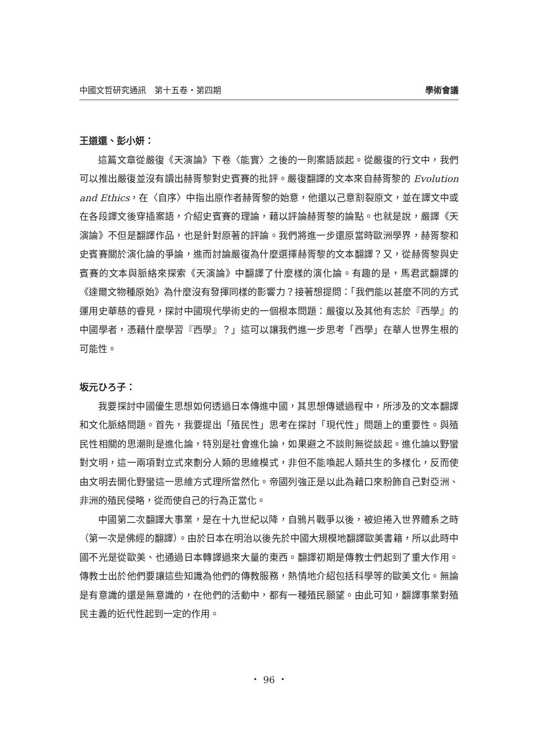中國文哲研究通訊　第十五卷・第四期 學術會議
王道還、彭小妍：
這篇文章從嚴復《天演論》下卷〈能實〉之後的一則案語談起。從嚴復的行文中，我們可以推出嚴復並沒有讀出赫胥黎對史賓賽的批評。嚴復翻譯的文本來自赫胥黎的 Evolution and Ethics，在〈自序〉中指出原作者赫胥黎的始意，他還以己意割裂原文，並在譯文中或在各段譯文後穿插案語，介紹史賓賽的理論，藉以評論赫胥黎的論點。也就是說，嚴譯《天演論》不但是翻譯作品，也是針對原著的評論。我們將進一步還原當時歐洲學界，赫胥黎和史賓賽關於演化論的爭論，進而討論嚴復為什麼選擇赫胥黎的文本翻譯？又，從赫胥黎與史賓賽的文本與脈絡來探索《天演論》中翻譯了什麼樣的演化論。有趣的是，馬君武翻譯的《達爾文物種原始》為什麼沒有發揮同樣的影響力？接著想提問：「我們能以甚麼不同的方式運用史華慈的睿見，探討中國現代學術史的一個根本問題：嚴復以及其他有志於『西學』的中國學者，憑藉什麼學習『西學』？」這可以讓我們進一步思考「西學」在華人世界生根的可能性。
坂元ひろ子：
我要探討中國優生思想如何透過日本傳進中國，其思想傳遞過程中，所涉及的文本翻譯和文化脈絡問題。首先，我要提出「殖民性」思考在探討「現代性」問題上的重要性。與殖民性相關的思潮則是進化論，特別是社會進化論，如果避之不談則無從談起。進化論以野蠻對文明，這一兩項對立式來劃分人類的思維模式，非但不能喚起人類共生的多樣化，反而使由文明去開化野蠻這一思維方式理所當然化。帝國列強正是以此為藉口來粉飾自己對亞洲、非洲的殖民侵略，從而使自己的行為正當化。
中國第二次翻譯大事業，是在十九世紀以降，自鴉片戰爭以後，被迫捲入世界體系之時（第一次是佛經的翻譯）。由於日本在明治以後先於中國大規模地翻譯歐美書籍，所以此時中國不光是從歐美、也通過日本轉譯過來大量的東西。翻譯初期是傳教士們起到了重大作用。傳教士出於他們要讓這些知識為他們的傳教服務，熱情地介紹包括科學等的歐美文化。無論是有意識的還是無意識的，在他們的活動中，都有一種殖民願望。由此可知，翻譯事業對殖民主義的近代性起到一定的作用。
・ 96 ・